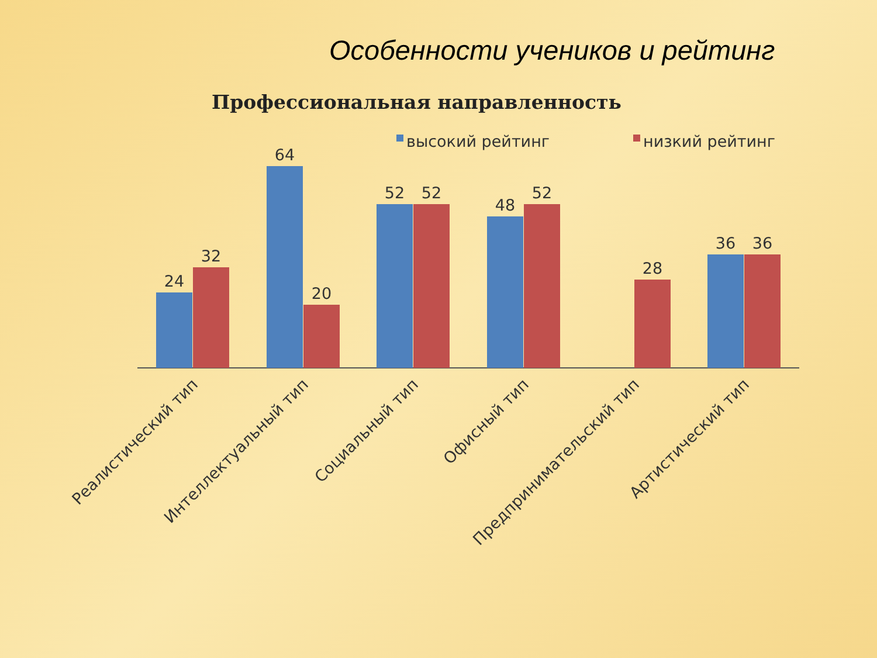Особенности учеников и рейтинг
Профессиональная направленность
высокий рейтинг
низкий рейтинг
24
32
64
20
52
52
48
52
28
36
36
Реалистический тип
Интеллектуальный тип
Социальный тип
Офисный тип
Предпринимательский тип
Артистический тип